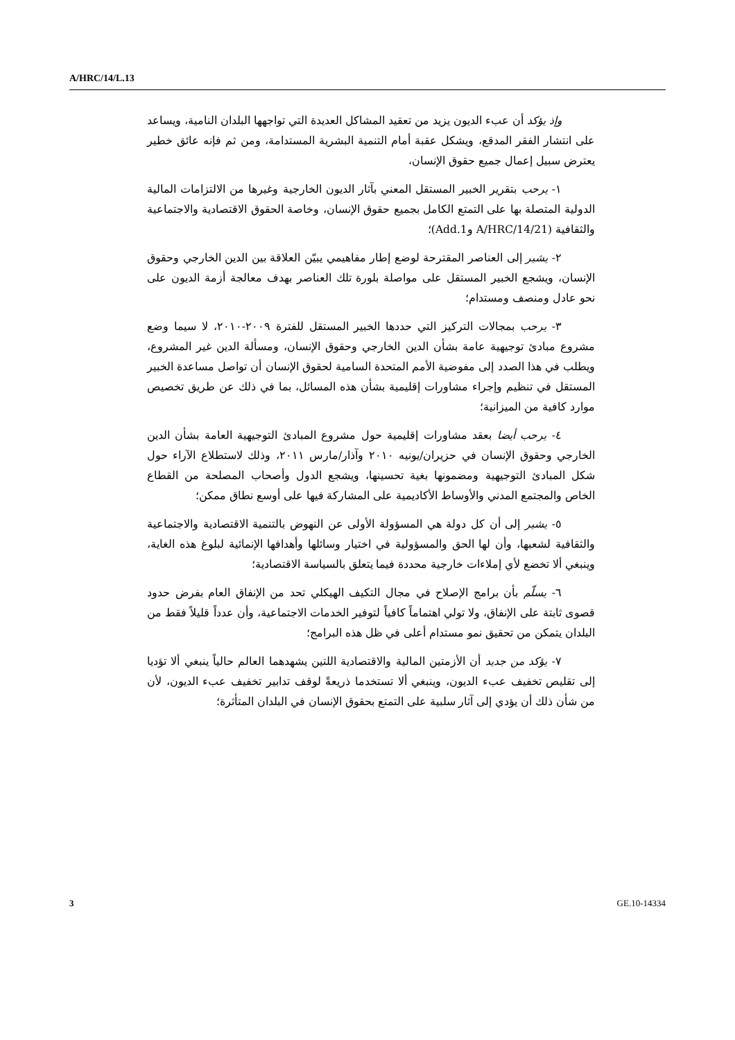A/HRC/14/L.13
وإذ يؤكد أن عبء الديون يزيد من تعقيد المشاكل العديدة التي تواجهها البلدان النامية، ويساعد على انتشار الفقر المدقع، ويشكل عقبة أمام التنمية البشرية المستدامة، ومن ثم فإنه عائق خطير يعترض سبيل إعمال جميع حقوق الإنسان،
١- يرحب بتقرير الخبير المستقل المعني بآثار الديون الخارجية وغيرها من الالتزامات المالية الدولية المتصلة بها على التمتع الكامل بجميع حقوق الإنسان، وخاصة الحقوق الاقتصادية والاجتماعية والثقافية (A/HRC/14/21 وAdd.1)؛
٢- يشير إلى العناصر المقترحة لوضع إطار مفاهيمي يبيّن العلاقة بين الدين الخارجي وحقوق الإنسان، ويشجع الخبير المستقل على مواصلة بلورة تلك العناصر بهدف معالجة أزمة الديون على نحو عادل ومنصف ومستدام؛
٣- يرحب بمجالات التركيز التي حددها الخبير المستقل للفترة ٢٠٠٩-٢٠١٠، لا سيما وضع مشروع مبادئ توجيهية عامة بشأن الدين الخارجي وحقوق الإنسان، ومسألة الدين غير المشروع، ويطلب في هذا الصدد إلى مفوضية الأمم المتحدة السامية لحقوق الإنسان أن تواصل مساعدة الخبير المستقل في تنظيم وإجراء مشاورات إقليمية بشأن هذه المسائل، بما في ذلك عن طريق تخصيص موارد كافية من الميزانية؛
٤- يرحب أيضا بعقد مشاورات إقليمية حول مشروع المبادئ التوجيهية العامة بشأن الدين الخارجي وحقوق الإنسان في حزيران/يونيه ٢٠١٠ وآذار/مارس ٢٠١١، وذلك لاستطلاع الآراء حول شكل المبادئ التوجيهية ومضمونها بغية تحسينها، ويشجع الدول وأصحاب المصلحة من القطاع الخاص والمجتمع المدني والأوساط الأكاديمية على المشاركة فيها على أوسع نطاق ممكن؛
٥- يشير إلى أن كل دولة هي المسؤولة الأولى عن النهوض بالتنمية الاقتصادية والاجتماعية والثقافية لشعبها، وأن لها الحق والمسؤولية في اختيار وسائلها وأهدافها الإنمائية لبلوغ هذه الغاية، وينبغي ألا تخضع لأي إملاءات خارجية محددة فيما يتعلق بالسياسة الاقتصادية؛
٦- يسلّم بأن برامج الإصلاح في مجال التكيف الهيكلي تحد من الإنفاق العام بفرض حدود قصوى ثابتة على الإنفاق، ولا تولي اهتماماً كافياً لتوفير الخدمات الاجتماعية، وأن عدداً قليلاً فقط من البلدان يتمكن من تحقيق نمو مستدام أعلى في ظل هذه البرامج؛
٧- يؤكد من جديد أن الأزمتين المالية والاقتصادية اللتين يشهدهما العالم حالياً ينبغي ألا تؤديا إلى تقليص تخفيف عبء الديون، وينبغي ألا تستخدما ذريعةً لوقف تدابير تخفيف عبء الديون، لأن من شأن ذلك أن يؤدي إلى آثار سلبية على التمتع بحقوق الإنسان في البلدان المتأثرة؛
3 GE.10-14334